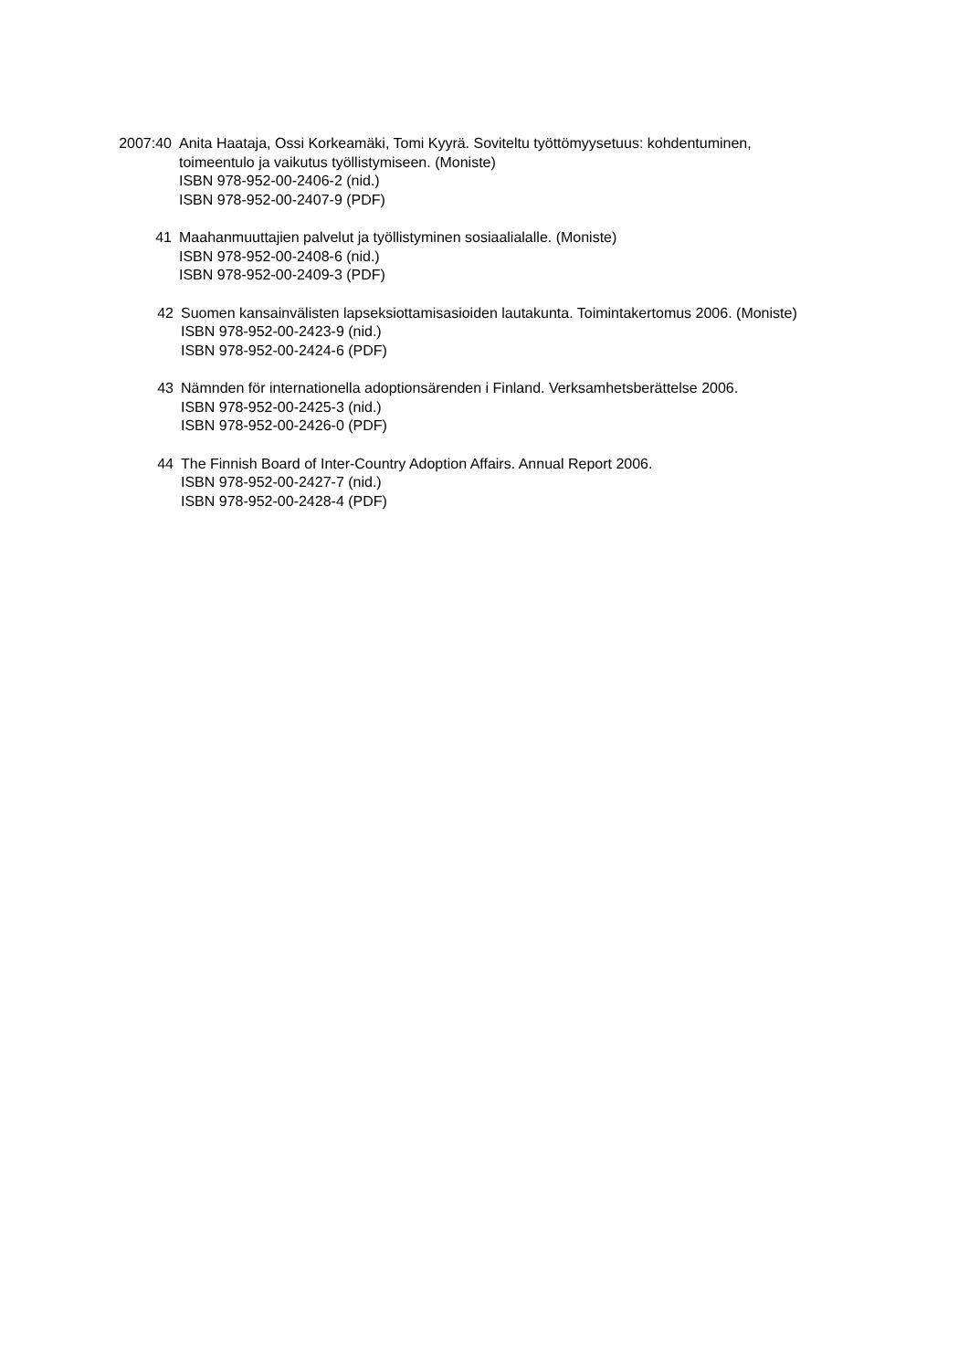2007:40 Anita Haataja, Ossi Korkeamäki, Tomi Kyyrä. Soviteltu työttömyysetuus: kohdentuminen,
toimeentulo ja vaikutus työllistymiseen. (Moniste)
ISBN 978-952-00-2406-2 (nid.)
ISBN 978-952-00-2407-9 (PDF)
41 Maahanmuuttajien palvelut ja työllistyminen sosiaalialalle. (Moniste)
ISBN 978-952-00-2408-6 (nid.)
ISBN 978-952-00-2409-3 (PDF)
42 Suomen kansainvälisten lapseksiottamisasioiden lautakunta. Toimintakertomus 2006. (Moniste)
ISBN 978-952-00-2423-9 (nid.)
ISBN 978-952-00-2424-6 (PDF)
43 Nämnden för internationella adoptionsärenden i Finland. Verksamhetsberättelse 2006.
ISBN 978-952-00-2425-3 (nid.)
ISBN 978-952-00-2426-0 (PDF)
44 The Finnish Board of Inter-Country Adoption Affairs. Annual Report 2006.
ISBN 978-952-00-2427-7 (nid.)
ISBN 978-952-00-2428-4 (PDF)